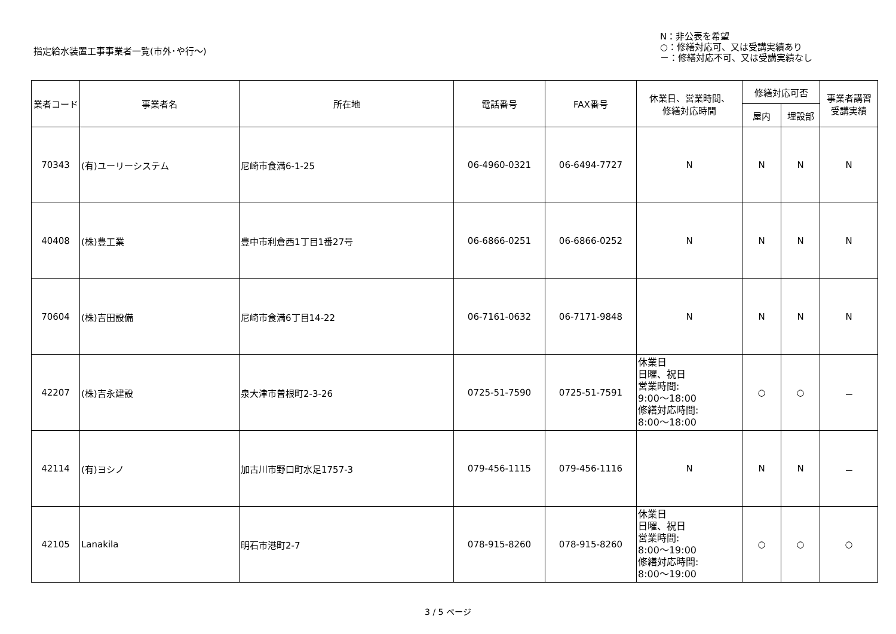指定給水装置工事事業者一覧(市外･や行～)
N：非公表を希望
○：修繕対応可、又は受講実績あり
－：修繕対応不可、又は受講実績なし
| 業者コード | 事業者名 | 所在地 | 電話番号 | FAX番号 | 休業日、営業時間、 修繕対応時間 | 修繕対応可否 | | 事業者講習 受講実績 |
| --- | --- | --- | --- | --- | --- | --- | --- | --- |
| | | | | | | 屋内 | 埋設部 | |
| 70343 | (有)ユーリーシステム | 尼崎市食満6-1-25 | 06-4960-0321 | 06-6494-7727 | N | N | N | N |
| 40408 | (株)豊工業 | 豊中市利倉西1丁目1番27号 | 06-6866-0251 | 06-6866-0252 | N | N | N | N |
| 70604 | (株)吉田設備 | 尼崎市食満6丁目14-22 | 06-7161-0632 | 06-7171-9848 | N | N | N | N |
| 42207 | (株)吉永建設 | 泉大津市曽根町2-3-26 | 0725-51-7590 | 0725-51-7591 | 休業日 日曜、祝日 営業時間: 9:00～18:00 修繕対応時間: 8:00～18:00 | ○ | ○ | － |
| 42114 | (有)ヨシノ | 加古川市野口町水足1757-3 | 079-456-1115 | 079-456-1116 | N | N | N | － |
| 42105 | Lanakila | 明石市港町2-7 | 078-915-8260 | 078-915-8260 | 休業日 日曜、祝日 営業時間: 8:00～19:00 修繕対応時間: 8:00～19:00 | ○ | ○ | ○ |
3 / 5 ページ